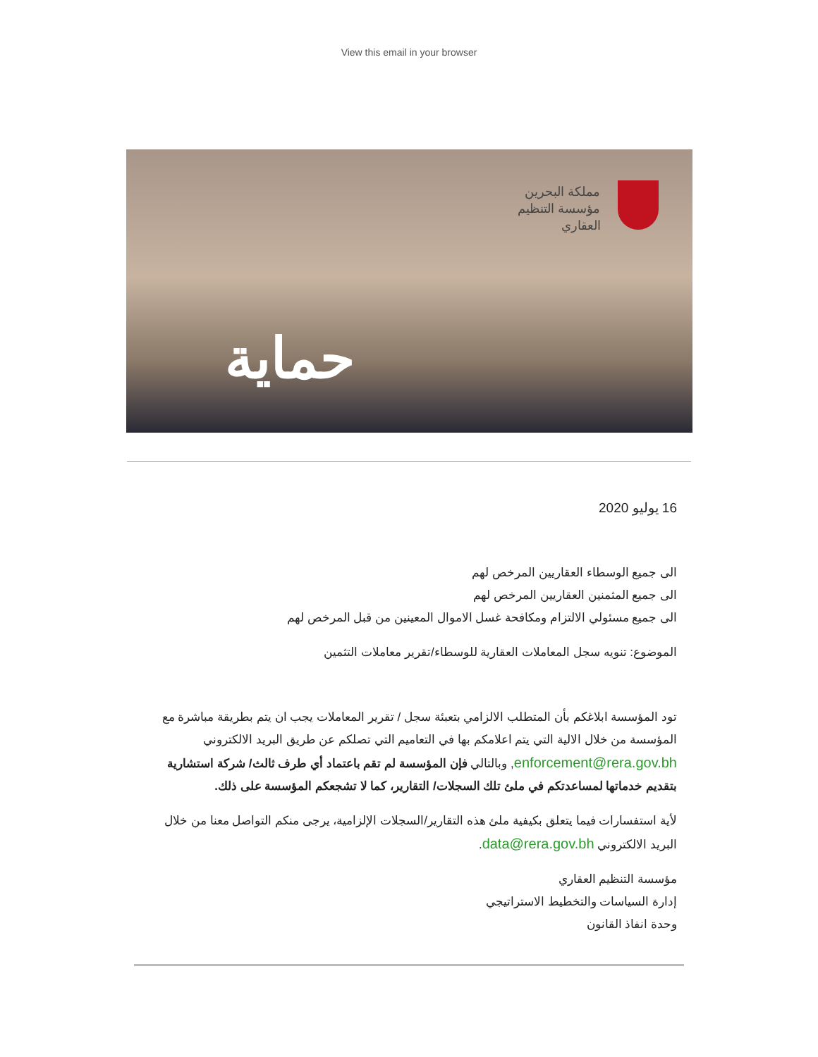View this email in your browser
مملكة البحرين
مؤسسة التنظيم
العقاري
حماية
16 يوليو 2020
الى جميع الوسطاء العقاريين المرخص لهم
الى جميع المثمنين العقاريين المرخص لهم
الى جميع مسئولي الالتزام ومكافحة غسل الاموال المعينين من قبل المرخص لهم
الموضوع: تنويه سجل المعاملات العقارية للوسطاء/تقرير معاملات التثمين
تود المؤسسة ابلاغكم بأن المتطلب الالزامي بتعبئة سجل / تقرير المعاملات يجب ان يتم بطريقة مباشرة مع المؤسسة من خلال الالية التي يتم اعلامكم بها في التعاميم التي تصلكم عن طريق البريد الالكتروني enforcement@rera.gov.bh, وبالتالي فإن المؤسسة لم تقم باعتماد أي طرف ثالث/ شركة استشارية بتقديم خدماتها لمساعدتكم في ملئ تلك السجلات/ التقارير، كما لا تشجعكم المؤسسة على ذلك.
لأية استفسارات فيما يتعلق بكيفية ملئ هذه التقارير/السجلات الإلزامية، يرجى منكم التواصل معنا من خلال البريد الالكتروني data@rera.gov.bh.
مؤسسة التنظيم العقاري
إدارة السياسات والتخطيط الاستراتيجي
وحدة انفاذ القانون